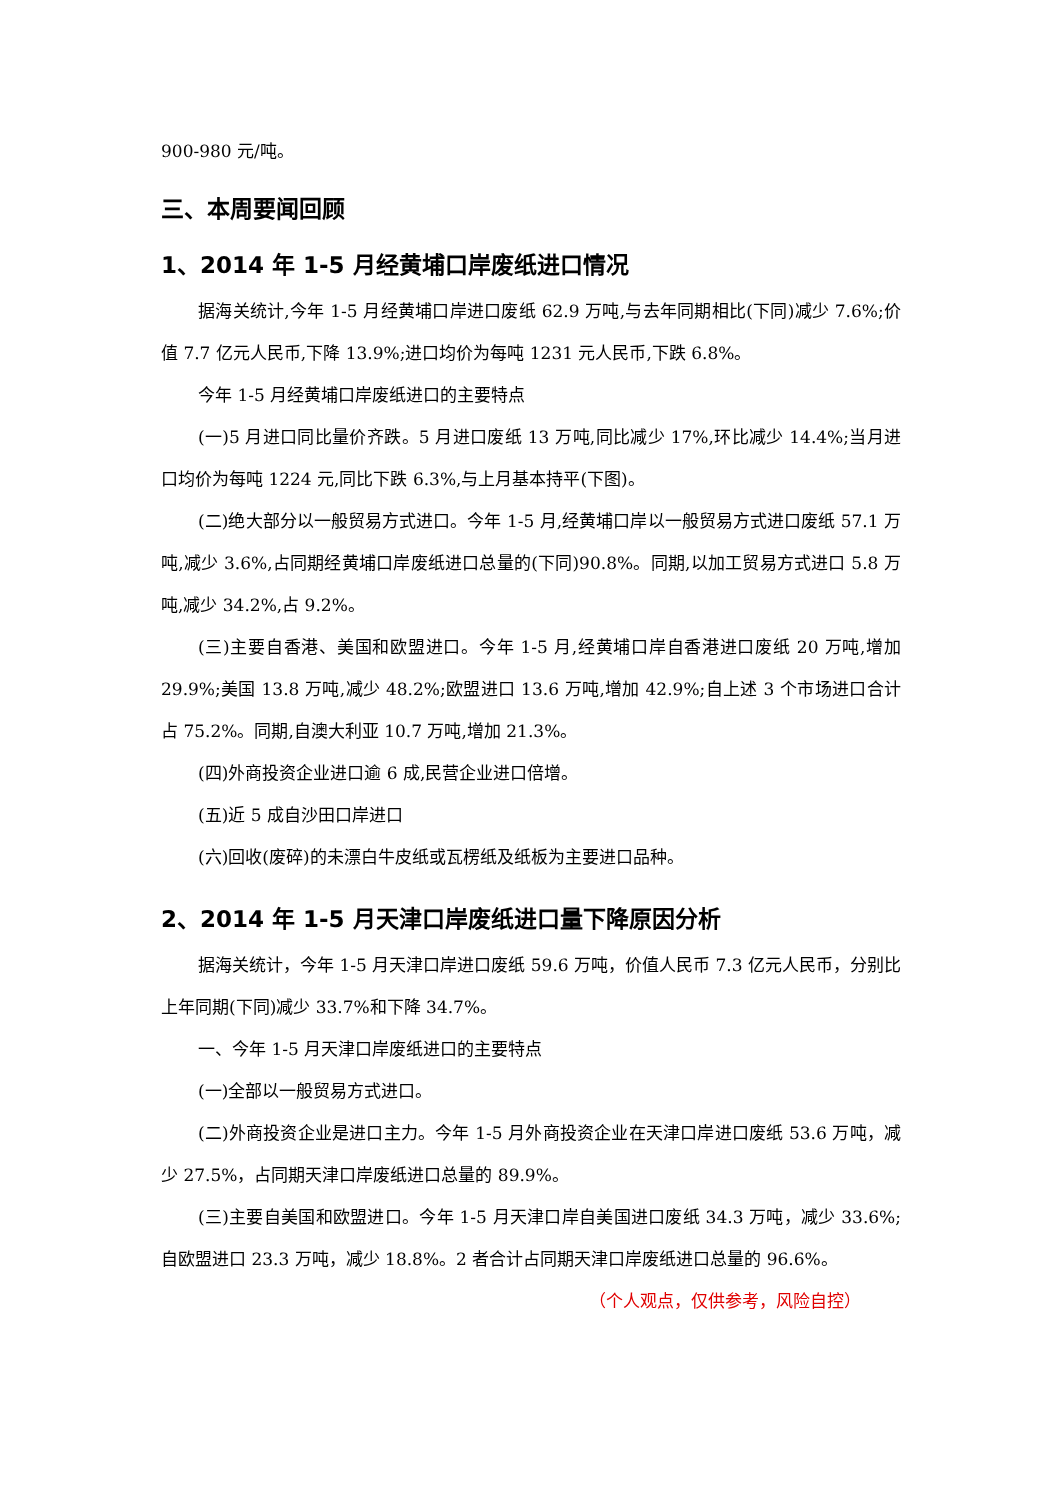900-980 元/吨。
三、本周要闻回顾
1、2014 年 1-5 月经黄埔口岸废纸进口情况
据海关统计,今年 1-5 月经黄埔口岸进口废纸 62.9 万吨,与去年同期相比(下同)减少 7.6%;价值 7.7 亿元人民币,下降 13.9%;进口均价为每吨 1231 元人民币,下跌 6.8%。
今年 1-5 月经黄埔口岸废纸进口的主要特点
(一)5 月进口同比量价齐跌。5 月进口废纸 13 万吨,同比减少 17%,环比减少 14.4%;当月进口均价为每吨 1224 元,同比下跌 6.3%,与上月基本持平(下图)。
(二)绝大部分以一般贸易方式进口。今年 1-5 月,经黄埔口岸以一般贸易方式进口废纸 57.1 万吨,减少 3.6%,占同期经黄埔口岸废纸进口总量的(下同)90.8%。同期,以加工贸易方式进口 5.8 万吨,减少 34.2%,占 9.2%。
(三)主要自香港、美国和欧盟进口。今年 1-5 月,经黄埔口岸自香港进口废纸 20 万吨,增加 29.9%;美国 13.8 万吨,减少 48.2%;欧盟进口 13.6 万吨,增加 42.9%;自上述 3 个市场进口合计占 75.2%。同期,自澳大利亚 10.7 万吨,增加 21.3%。
(四)外商投资企业进口逾 6 成,民营企业进口倍增。
(五)近 5 成自沙田口岸进口
(六)回收(废碎)的未漂白牛皮纸或瓦楞纸及纸板为主要进口品种。
2、2014 年 1-5 月天津口岸废纸进口量下降原因分析
据海关统计，今年 1-5 月天津口岸进口废纸 59.6 万吨，价值人民币 7.3 亿元人民币，分别比上年同期(下同)减少 33.7%和下降 34.7%。
一、今年 1-5 月天津口岸废纸进口的主要特点
(一)全部以一般贸易方式进口。
(二)外商投资企业是进口主力。今年 1-5 月外商投资企业在天津口岸进口废纸 53.6 万吨，减少 27.5%，占同期天津口岸废纸进口总量的 89.9%。
(三)主要自美国和欧盟进口。今年 1-5 月天津口岸自美国进口废纸 34.3 万吨，减少 33.6%;自欧盟进口 23.3 万吨，减少 18.8%。2 者合计占同期天津口岸废纸进口总量的 96.6%。
（个人观点，仅供参考，风险自控）